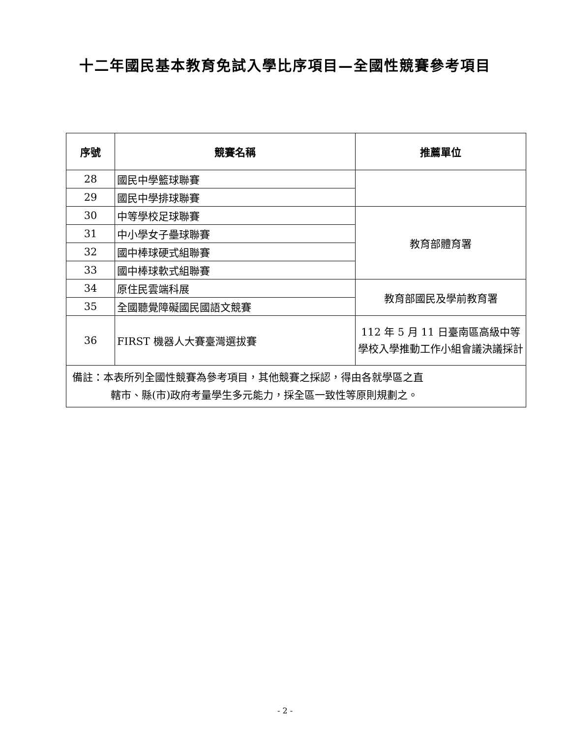十二年國民基本教育免試入學比序項目—全國性競賽參考項目
| 序號 | 競賽名稱 | 推薦單位 |
| --- | --- | --- |
| 28 | 國民中學籃球聯賽 | |
| 29 | 國民中學排球聯賽 | |
| 30 | 中等學校足球聯賽 | 教育部體育署 |
| 31 | 中小學女子壘球聯賽 | |
| 32 | 國中棒球硬式組聯賽 | |
| 33 | 國中棒球軟式組聯賽 | |
| 34 | 原住民雲端科展 | 教育部國民及學前教育署 |
| 35 | 全國聽覺障礙國民國語文競賽 | |
| 36 | FIRST 機器人大賽臺灣選拔賽 | 112 年 5 月 11 日臺南區高級中等學校入學推動工作小組會議決議採計 |
| 備註：本表所列全國性競賽為參考項目，其他競賽之採認，得由各就學區之直 轄市、縣(市)政府考量學生多元能力，採全區一致性等原則規劃之。 | | |
- 2 -